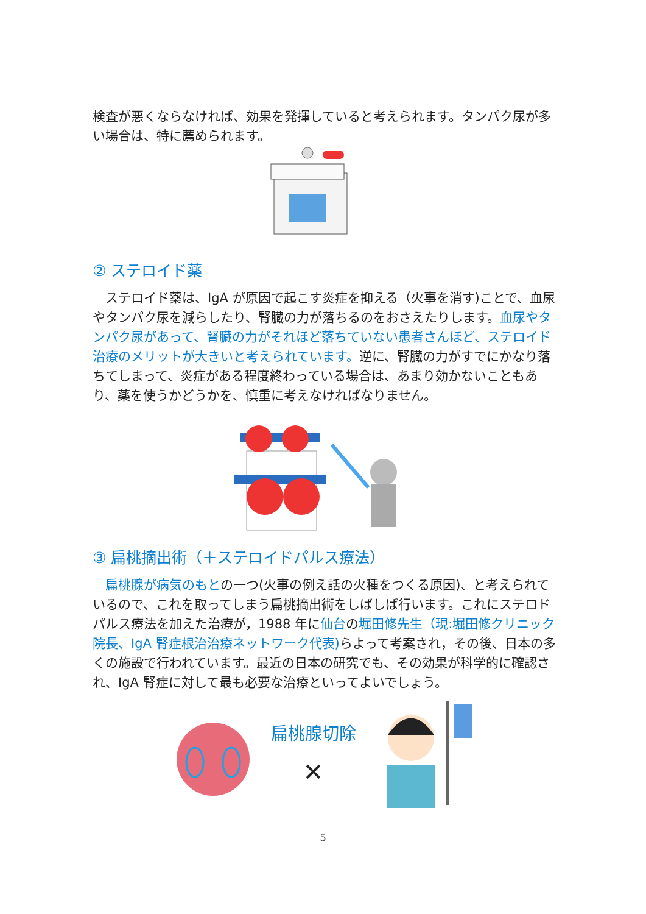検査が悪くならなければ、効果を発揮していると考えられます。タンパク尿が多い場合は、特に薦められます。
② ステロイド薬
　ステロイド薬は、IgA が原因で起こす炎症を抑える（火事を消す)ことで、血尿やタンパク尿を減らしたり、腎臓の力が落ちるのをおさえたりします。血尿やタンパク尿があって、腎臓の力がそれほど落ちていない患者さんほど、ステロイド治療のメリットが大きいと考えられています。逆に、腎臓の力がすでにかなり落ちてしまって、炎症がある程度終わっている場合は、あまり効かないこともあり、薬を使うかどうかを、慎重に考えなければなりません。
③ 扁桃摘出術（＋ステロイドパルス療法）
　扁桃腺が病気のもとの一つ(火事の例え話の火種をつくる原因)、と考えられているので、これを取ってしまう扁桃摘出術をしばしば行います。これにステロドパルス療法を加えた治療が，1988 年に仙台の堀田修先生（現:堀田修クリニック院長、IgA 腎症根治治療ネットワーク代表) らよって考案され，その後、日本の多くの施設で行われています。最近の日本の研究でも、その効果が科学的に確認され、IgA 腎症に対して最も必要な治療といってよいでしょう。
扁桃腺切除
✕
5